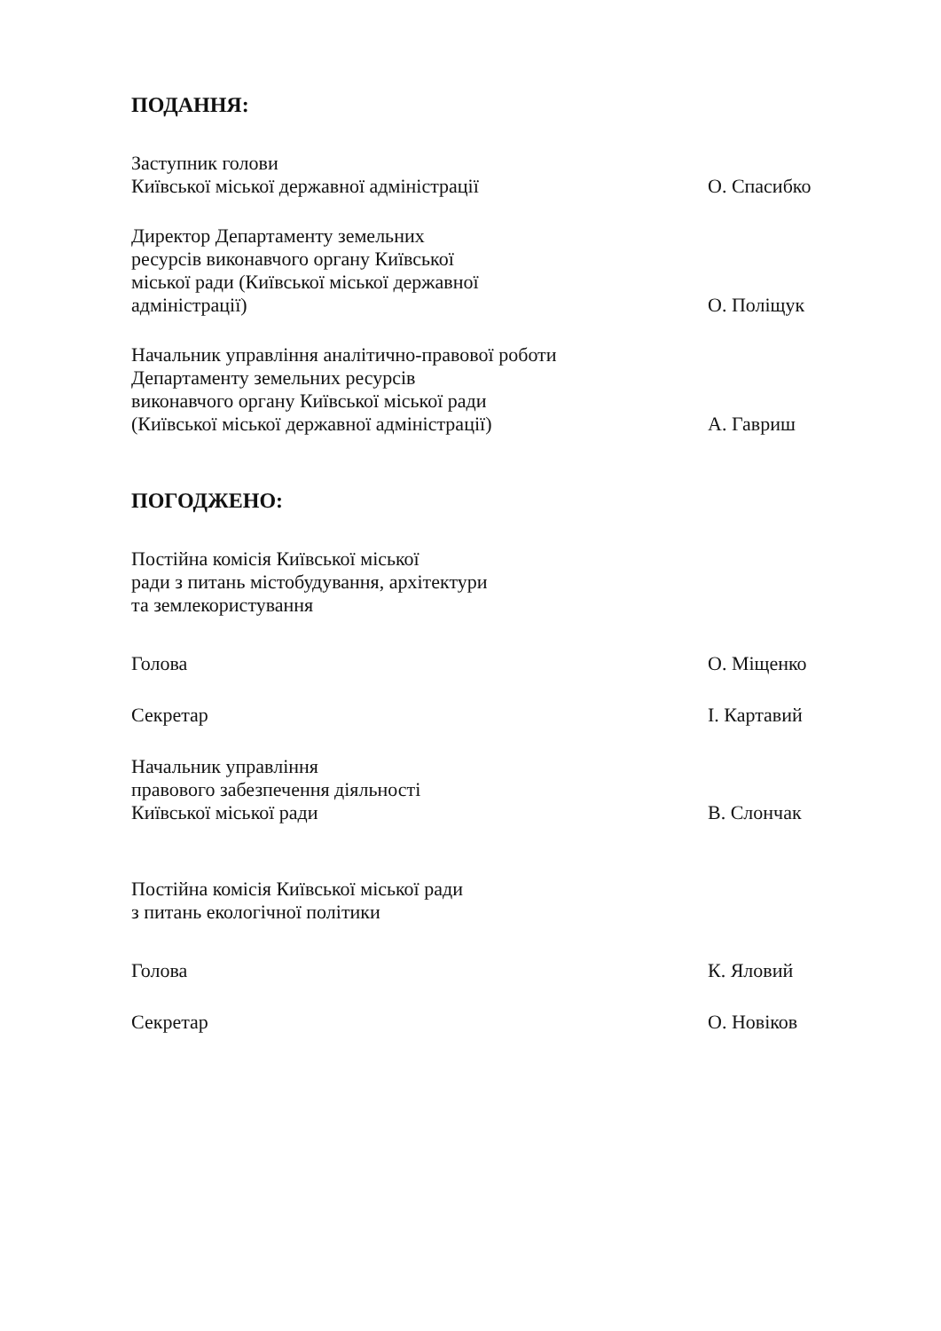ПОДАННЯ:
Заступник голови
Київської міської державної адміністрації
О. Спасибко
Директор Департаменту земельних
ресурсів виконавчого органу Київської
міської ради (Київської міської державної
адміністрації)
О. Поліщук
Начальник управління аналітично-правової роботи
Департаменту земельних ресурсів
виконавчого органу Київської міської ради
(Київської міської державної адміністрації)
А. Гавриш
ПОГОДЖЕНО:
Постійна комісія Київської міської
ради з питань містобудування, архітектури
та землекористування
Голова
О. Міщенко
Секретар
І. Картавий
Начальник управління
правового забезпечення діяльності
Київської міської ради
В. Слончак
Постійна комісія Київської міської ради
з питань екологічної політики
Голова
К. Яловий
Секретар
О. Новіков